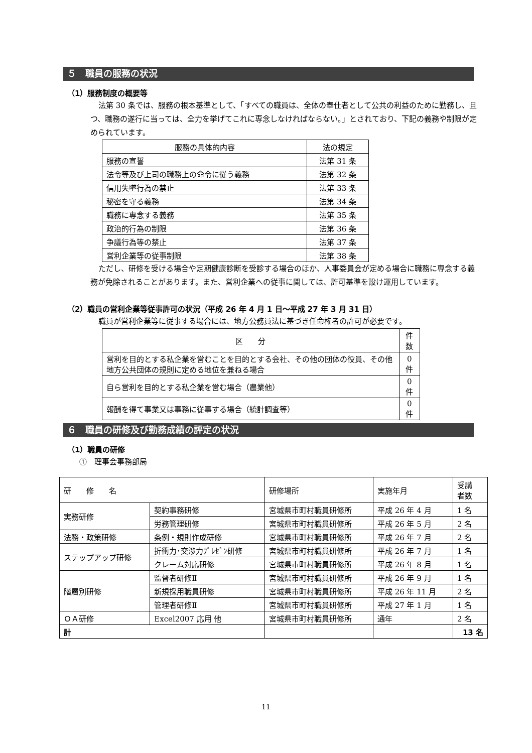５　職員の服務の状況
（1）服務制度の概要等
法第 30 条では、服務の根本基準として、「すべての職員は、全体の奉仕者として公共の利益のために勤務し、且つ、職務の遂行に当っては、全力を挙げてこれに専念しなければならない。」とされており、下記の義務や制限が定められています。
| 服務の具体的内容 | 法の規定 |
| --- | --- |
| 服務の宣誓 | 法第 31 条 |
| 法令等及び上司の職務上の命令に従う義務 | 法第 32 条 |
| 信用失墜行為の禁止 | 法第 33 条 |
| 秘密を守る義務 | 法第 34 条 |
| 職務に専念する義務 | 法第 35 条 |
| 政治的行為の制限 | 法第 36 条 |
| 争議行為等の禁止 | 法第 37 条 |
| 営利企業等の従事制限 | 法第 38 条 |
ただし、研修を受ける場合や定期健康診断を受診する場合のほか、人事委員会が定める場合に職務に専念する義務が免除されることがあります。また、営利企業への従事に関しては、許可基準を設け運用しています。
（2）職員の営利企業等従事許可の状況（平成 26 年 4 月 1 日～平成 27 年 3 月 31 日）
職員が営利企業等に従事する場合には、地方公務員法に基づき任命権者の許可が必要です。
| 区 分 | 件数 |
| --- | --- |
| 営利を目的とする私企業を営むことを目的とする会社、その他の団体の役員、その他地方公共団体の規則に定める地位を兼ねる場合 | 0 件 |
| 自ら営利を目的とする私企業を営む場合（農業他） | 0 件 |
| 報酬を得て事業又は事務に従事する場合（統計調査等） | 0 件 |
６　職員の研修及び勤務成績の評定の状況
（1）職員の研修
①　理事会事務部局
| 研 修 名 | | 研修場所 | 実施年月 | 受講 者数 |
| --- | --- | --- | --- | --- |
| 実務研修 | 契約事務研修 | 宮城県市町村職員研修所 | 平成 26 年 4 月 | 1 名 |
| | 労務管理研修 | 宮城県市町村職員研修所 | 平成 26 年 5 月 | 2 名 |
| 法務・政策研修 | 条例・規則作成研修 | 宮城県市町村職員研修所 | 平成 26 年 7 月 | 2 名 |
| ステップアップ研修 | 折衝力･交渉力ﾌﾟﾚｾﾞﾝ研修 | 宮城県市町村職員研修所 | 平成 26 年 7 月 | 1 名 |
| | クレーム対応研修 | 宮城県市町村職員研修所 | 平成 26 年 8 月 | 1 名 |
| 階層別研修 | 監督者研修Ⅱ | 宮城県市町村職員研修所 | 平成 26 年 9 月 | 1 名 |
| | 新規採用職員研修 | 宮城県市町村職員研修所 | 平成 26 年 11 月 | 2 名 |
| | 管理者研修Ⅱ | 宮城県市町村職員研修所 | 平成 27 年 1 月 | 1 名 |
| ＯＡ研修 | Excel2007 応用 他 | 宮城県市町村職員研修所 | 通年 | 2 名 |
| 計 | | | | 13 名 |
11